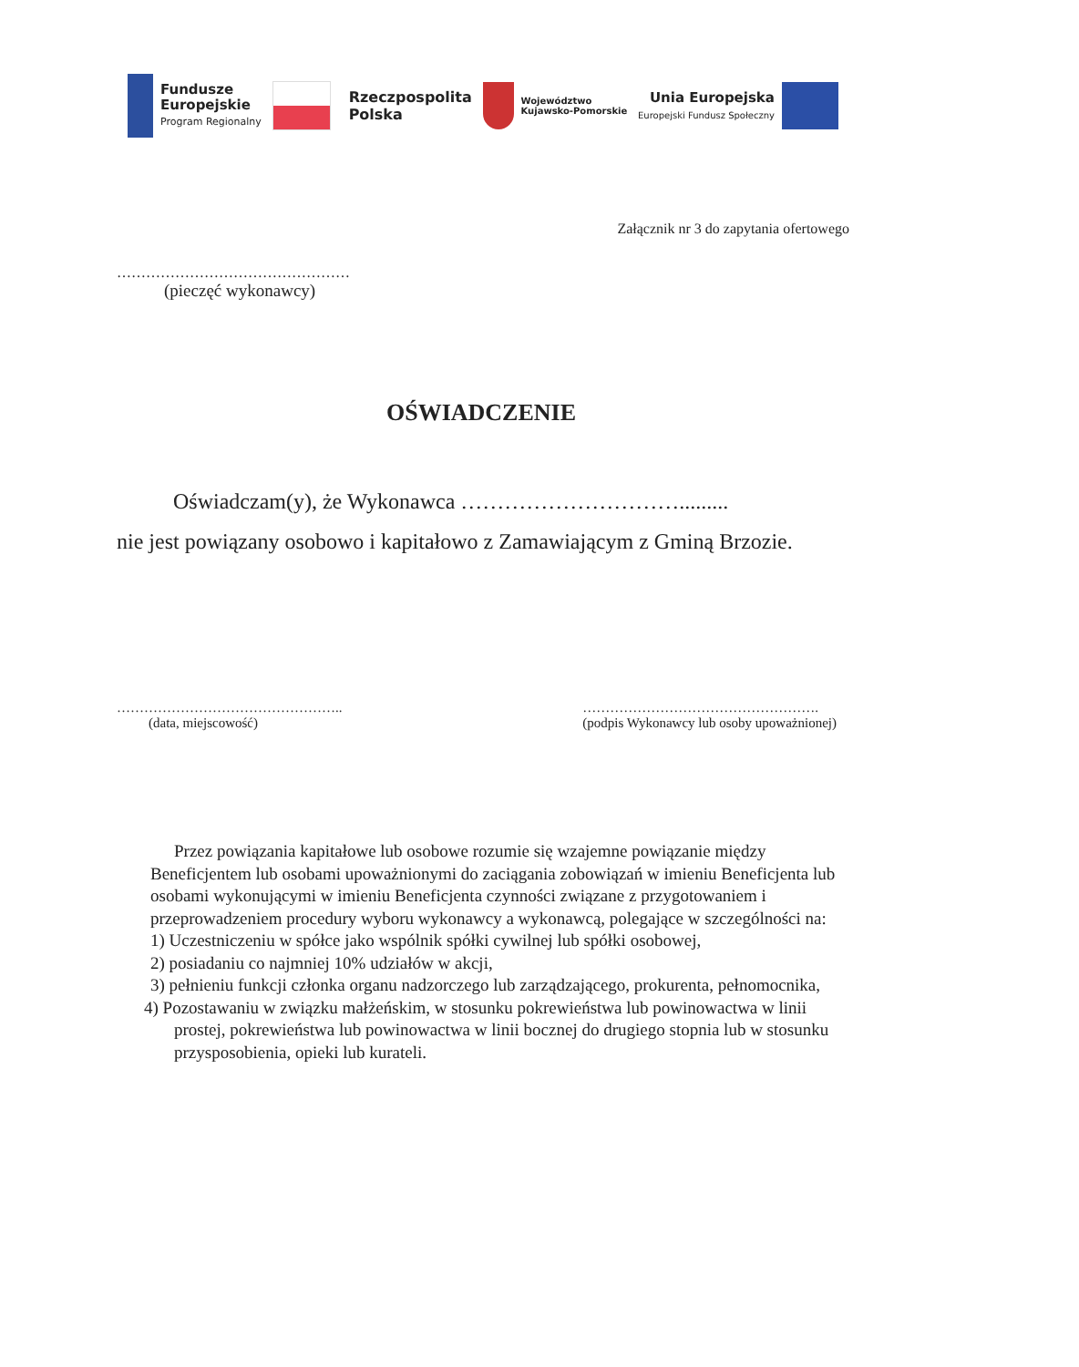Fundusze
Europejskie
Program Regionalny
Rzeczpospolita
Polska
Województwo
Kujawsko-Pomorskie
Unia Europejska
Europejski Fundusz Społeczny
Załącznik nr 3 do zapytania ofertowego
…………………………………………
(pieczęć wykonawcy)
OŚWIADCZENIE
Oświadczam(y), że Wykonawca ………………………….........
nie jest powiązany osobowo i kapitałowo z Zamawiającym z Gminą Brzozie.
…………………………………………..
(data, miejscowość)
…………………………………………….
(podpis Wykonawcy lub osoby upoważnionej)
Przez powiązania kapitałowe lub osobowe rozumie się wzajemne powiązanie między Beneficjentem lub osobami upoważnionymi do zaciągania zobowiązań w imieniu Beneficjenta lub osobami wykonującymi w imieniu Beneficjenta czynności związane z przygotowaniem i przeprowadzeniem procedury wyboru wykonawcy a wykonawcą, polegające w szczególności na:
1) Uczestniczeniu w spółce jako wspólnik spółki cywilnej lub spółki osobowej,
2) posiadaniu co najmniej 10% udziałów w akcji,
3) pełnieniu funkcji członka organu nadzorczego lub zarządzającego, prokurenta, pełnomocnika,
4) Pozostawaniu w związku małżeńskim, w stosunku pokrewieństwa lub powinowactwa w linii prostej, pokrewieństwa lub powinowactwa w linii bocznej do drugiego stopnia lub w stosunku przysposobienia, opieki lub kurateli.